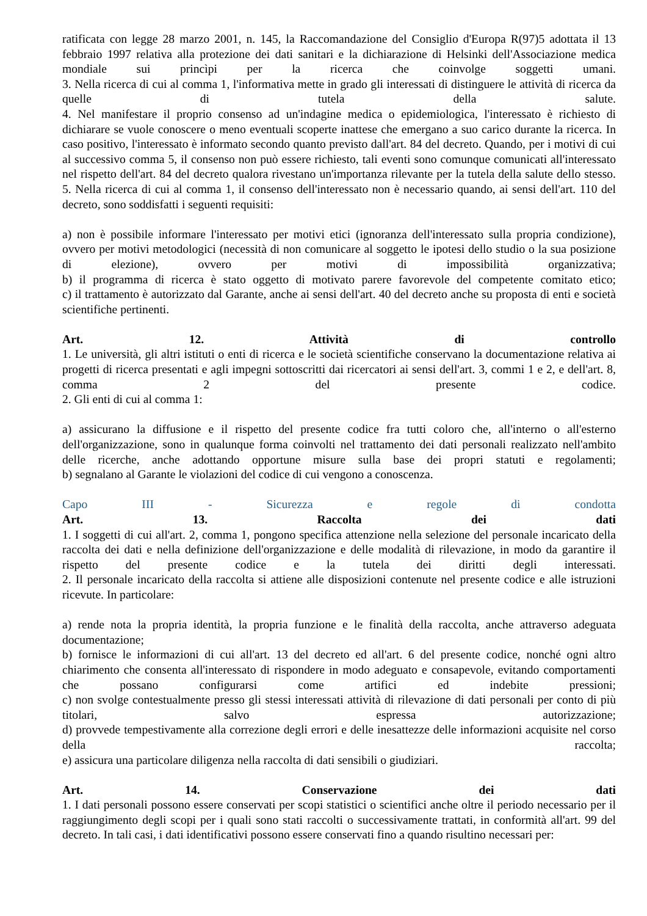ratificata con legge 28 marzo 2001, n. 145, la Raccomandazione del Consiglio d'Europa R(97)5 adottata il 13 febbraio 1997 relativa alla protezione dei dati sanitari e la dichiarazione di Helsinki dell'Associazione medica mondiale sui princìpi per la ricerca che coinvolge soggetti umani.
3. Nella ricerca di cui al comma 1, l'informativa mette in grado gli interessati di distinguere le attività di ricerca da quelle di tutela della salute.
4. Nel manifestare il proprio consenso ad un'indagine medica o epidemiologica, l'interessato è richiesto di dichiarare se vuole conoscere o meno eventuali scoperte inattese che emergano a suo carico durante la ricerca. In caso positivo, l'interessato è informato secondo quanto previsto dall'art. 84 del decreto. Quando, per i motivi di cui al successivo comma 5, il consenso non può essere richiesto, tali eventi sono comunque comunicati all'interessato nel rispetto dell'art. 84 del decreto qualora rivestano un'importanza rilevante per la tutela della salute dello stesso.
5. Nella ricerca di cui al comma 1, il consenso dell'interessato non è necessario quando, ai sensi dell'art. 110 del decreto, sono soddisfatti i seguenti requisiti:
a) non è possibile informare l'interessato per motivi etici (ignoranza dell'interessato sulla propria condizione), ovvero per motivi metodologici (necessità di non comunicare al soggetto le ipotesi dello studio o la sua posizione di elezione), ovvero per motivi di impossibilità organizzativa;
b) il programma di ricerca è stato oggetto di motivato parere favorevole del competente comitato etico;
c) il trattamento è autorizzato dal Garante, anche ai sensi dell'art. 40 del decreto anche su proposta di enti e società scientifiche pertinenti.
Art. 12. Attività di controllo
1. Le università, gli altri istituti o enti di ricerca e le società scientifiche conservano la documentazione relativa ai progetti di ricerca presentati e agli impegni sottoscritti dai ricercatori ai sensi dell'art. 3, commi 1 e 2, e dell'art. 8, comma 2 del presente codice.
2. Gli enti di cui al comma 1:
a) assicurano la diffusione e il rispetto del presente codice fra tutti coloro che, all'interno o all'esterno dell'organizzazione, sono in qualunque forma coinvolti nel trattamento dei dati personali realizzato nell'ambito delle ricerche, anche adottando opportune misure sulla base dei propri statuti e regolamenti;
b) segnalano al Garante le violazioni del codice di cui vengono a conoscenza.
Capo III - Sicurezza e regole di condotta
Art. 13. Raccolta dei dati
1. I soggetti di cui all'art. 2, comma 1, pongono specifica attenzione nella selezione del personale incaricato della raccolta dei dati e nella definizione dell'organizzazione e delle modalità di rilevazione, in modo da garantire il rispetto del presente codice e la tutela dei diritti degli interessati.
2. Il personale incaricato della raccolta si attiene alle disposizioni contenute nel presente codice e alle istruzioni ricevute. In particolare:
a) rende nota la propria identità, la propria funzione e le finalità della raccolta, anche attraverso adeguata documentazione;
b) fornisce le informazioni di cui all'art. 13 del decreto ed all'art. 6 del presente codice, nonché ogni altro chiarimento che consenta all'interessato di rispondere in modo adeguato e consapevole, evitando comportamenti che possano configurarsi come artifici ed indebite pressioni;
c) non svolge contestualmente presso gli stessi interessati attività di rilevazione di dati personali per conto di più titolari, salvo espressa autorizzazione;
d) provvede tempestivamente alla correzione degli errori e delle inesattezze delle informazioni acquisite nel corso della raccolta;
e) assicura una particolare diligenza nella raccolta di dati sensibili o giudiziari.
Art. 14. Conservazione dei dati
1. I dati personali possono essere conservati per scopi statistici o scientifici anche oltre il periodo necessario per il raggiungimento degli scopi per i quali sono stati raccolti o successivamente trattati, in conformità all'art. 99 del decreto. In tali casi, i dati identificativi possono essere conservati fino a quando risultino necessari per: